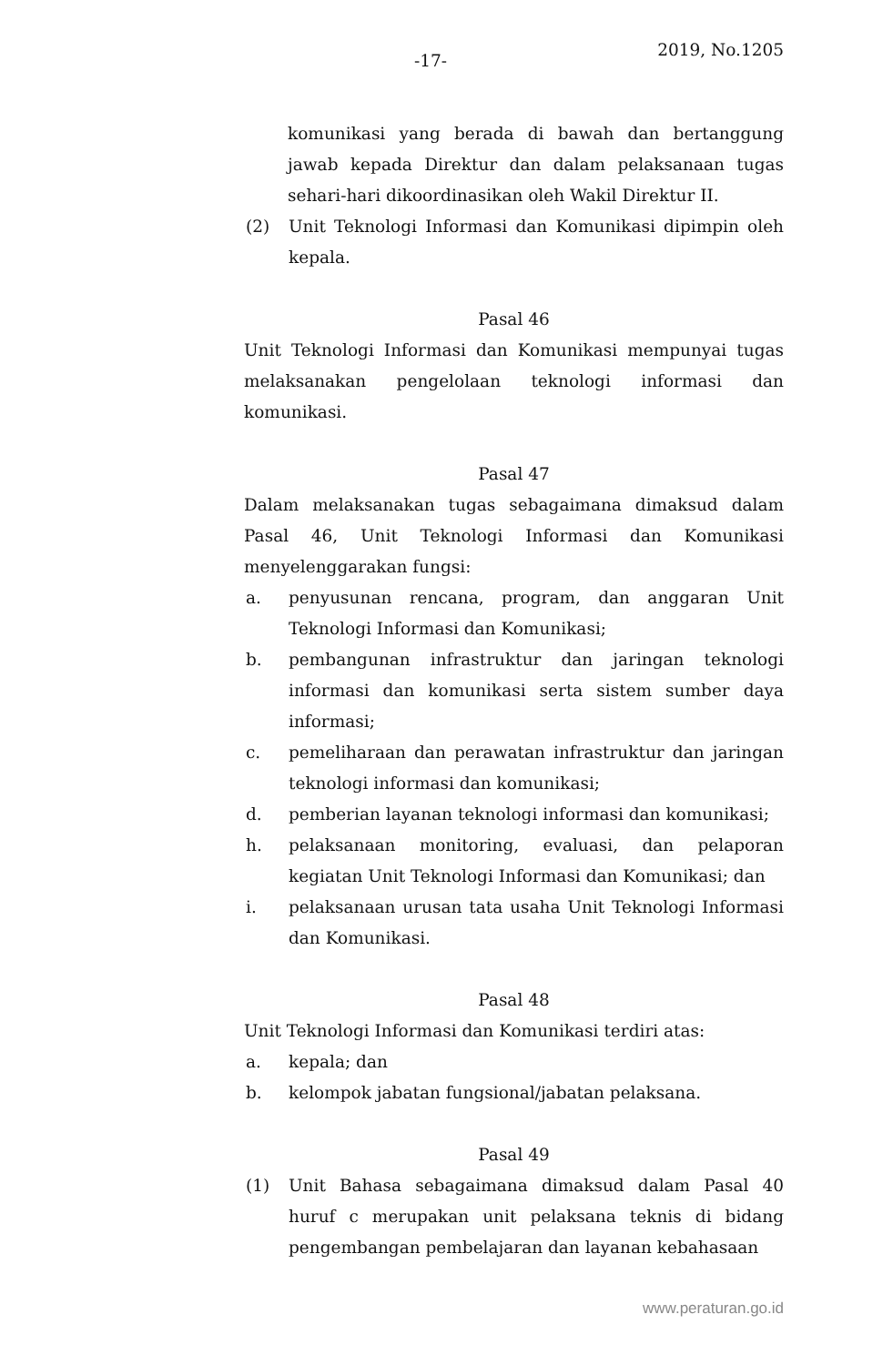-17-
2019, No.1205
komunikasi yang berada di bawah dan bertanggung jawab kepada Direktur dan dalam pelaksanaan tugas sehari-hari dikoordinasikan oleh Wakil Direktur II.
(2) Unit Teknologi Informasi dan Komunikasi dipimpin oleh kepala.
Pasal 46
Unit Teknologi Informasi dan Komunikasi mempunyai tugas melaksanakan pengelolaan teknologi informasi dan komunikasi.
Pasal 47
Dalam melaksanakan tugas sebagaimana dimaksud dalam Pasal 46, Unit Teknologi Informasi dan Komunikasi menyelenggarakan fungsi:
a. penyusunan rencana, program, dan anggaran Unit Teknologi Informasi dan Komunikasi;
b. pembangunan infrastruktur dan jaringan teknologi informasi dan komunikasi serta sistem sumber daya informasi;
c. pemeliharaan dan perawatan infrastruktur dan jaringan teknologi informasi dan komunikasi;
d. pemberian layanan teknologi informasi dan komunikasi;
h. pelaksanaan monitoring, evaluasi, dan pelaporan kegiatan Unit Teknologi Informasi dan Komunikasi; dan
i. pelaksanaan urusan tata usaha Unit Teknologi Informasi dan Komunikasi.
Pasal 48
Unit Teknologi Informasi dan Komunikasi terdiri atas:
a. kepala; dan
b. kelompok jabatan fungsional/jabatan pelaksana.
Pasal 49
(1) Unit Bahasa sebagaimana dimaksud dalam Pasal 40 huruf c merupakan unit pelaksana teknis di bidang pengembangan pembelajaran dan layanan kebahasaan
www.peraturan.go.id